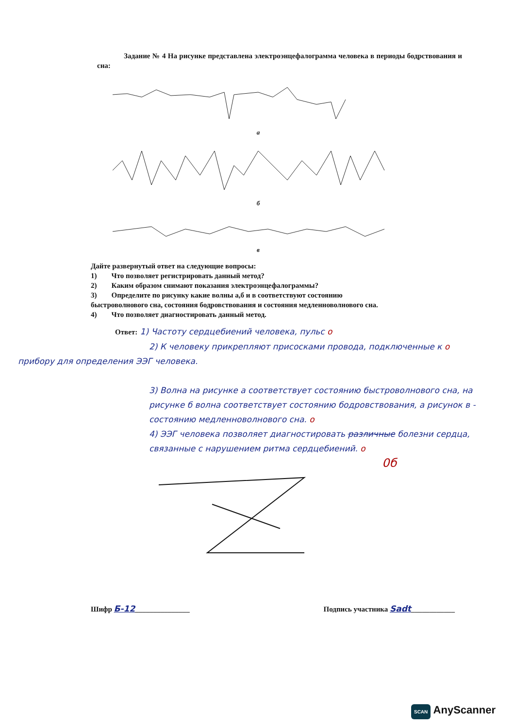Задание № 4 На рисунке представлена электроэнцефалограмма человека в периоды бодрствования и сна:
а
б
в
Дайте развернутый ответ на следующие вопросы:
1) Что позволяет регистрировать данный метод?
2) Каким образом снимают показания электроэнцефалограммы?
3) Определите по рисунку какие волны а,б и в соответствуют состоянию
быстроволнового сна, состояния бодровствования и состояния медленноволнового сна.
4) Что позволяет диагностировать данный метод.
Ответ: 1) Частоту сердцебиений человека, пульс о
2) К человеку прикрепляют присосками провода, подключенные к о
прибору для определения ЭЭГ человека.
3) Волна на рисунке а соответствует состоянию быстроволнового сна, на рисунке б волна соответствует состоянию бодровствования, а рисунок в - состоянию медленноволнового сна. о
4) ЭЭГ человека позволяет диагностировать различные болезни сердца, связанные с нарушением ритма сердцебиений. о
0б
Шифр Б-12_______________ Подпись участника Sadt____________
SCAN AnyScanner